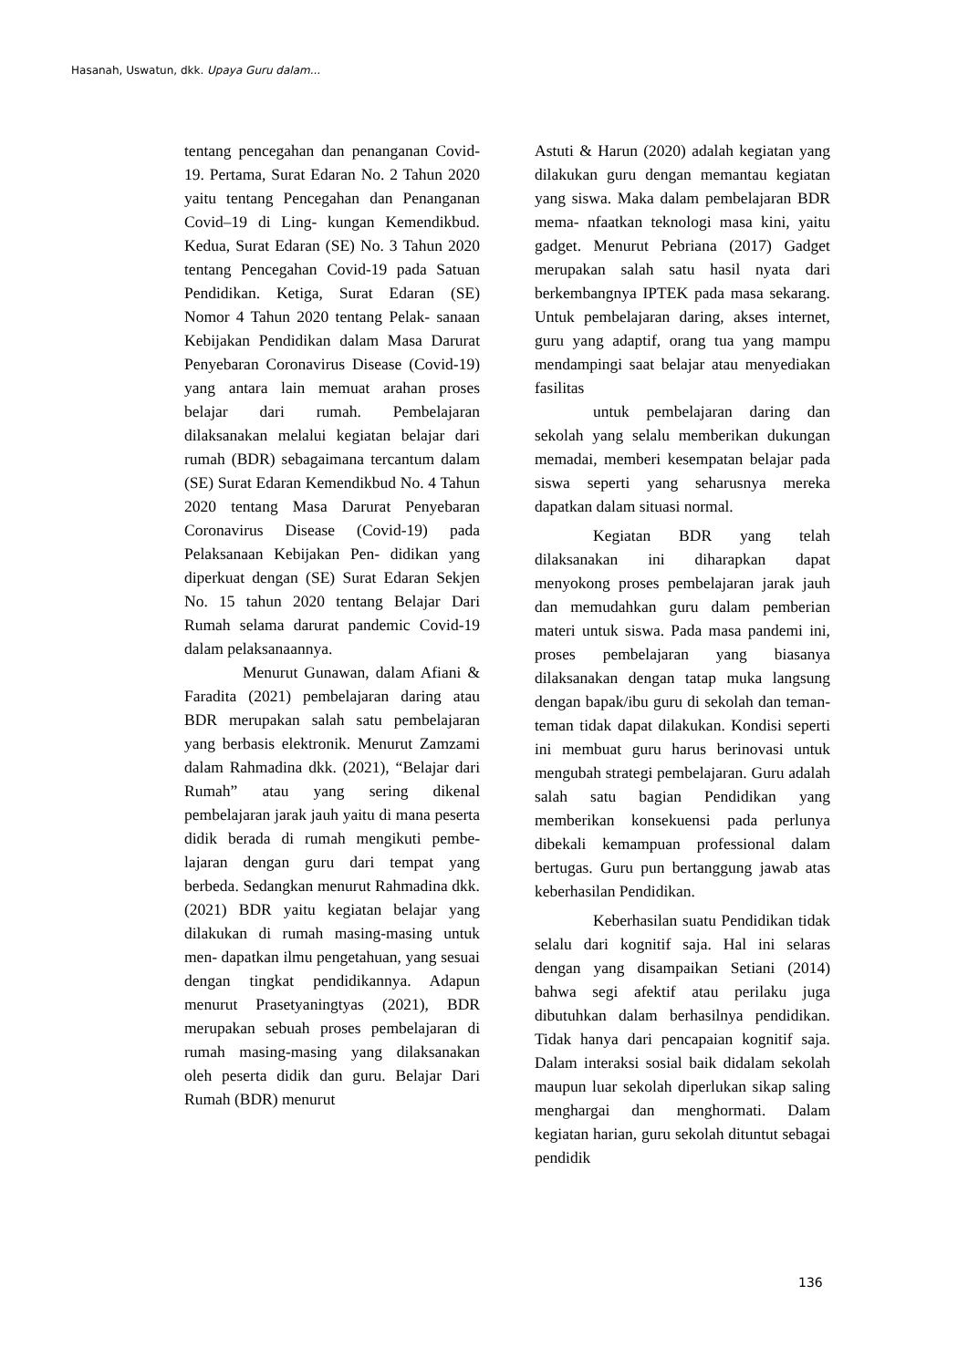Hasanah, Uswatun, dkk. Upaya Guru dalam...
tentang pencegahan dan penanganan Covid-19. Pertama, Surat Edaran No. 2 Tahun 2020 yaitu tentang Pencegahan dan Penanganan Covid–19 di Ling- kungan Kemendikbud. Kedua, Surat Edaran (SE) No. 3 Tahun 2020 tentang Pencegahan Covid-19 pada Satuan Pendidikan. Ketiga, Surat Edaran (SE) Nomor 4 Tahun 2020 tentang Pelak- sanaan Kebijakan Pendidikan dalam Masa Darurat Penyebaran Coronavirus Disease (Covid-19) yang antara lain memuat arahan proses belajar dari rumah. Pembelajaran dilaksanakan melalui kegiatan belajar dari rumah (BDR) sebagaimana tercantum dalam (SE) Surat Edaran Kemendikbud No. 4 Tahun 2020 tentang Masa Darurat Penyebaran Coronavirus Disease (Covid-19) pada Pelaksanaan Kebijakan Pen- didikan yang diperkuat dengan (SE) Surat Edaran Sekjen No. 15 tahun 2020 tentang Belajar Dari Rumah selama darurat pandemic Covid-19 dalam pelaksanaannya.
Menurut Gunawan, dalam Afiani & Faradita (2021) pembelajaran daring atau BDR merupakan salah satu pembelajaran yang berbasis elektronik. Menurut Zamzami dalam Rahmadina dkk. (2021), “Belajar dari Rumah” atau yang sering dikenal pembelajaran jarak jauh yaitu di mana peserta didik berada di rumah mengikuti pembe- lajaran dengan guru dari tempat yang berbeda. Sedangkan menurut Rahmadina dkk. (2021) BDR yaitu kegiatan belajar yang dilakukan di rumah masing-masing untuk men- dapatkan ilmu pengetahuan, yang sesuai dengan tingkat pendidikannya. Adapun menurut Prasetyaningtyas (2021), BDR merupakan sebuah proses pembelajaran di rumah masing-masing yang dilaksanakan oleh peserta didik dan guru. Belajar Dari Rumah (BDR) menurut
Astuti & Harun (2020) adalah kegiatan yang dilakukan guru dengan memantau kegiatan yang siswa. Maka dalam pembelajaran BDR mema- nfaatkan teknologi masa kini, yaitu gadget. Menurut Pebriana (2017) Gadget merupakan salah satu hasil nyata dari berkembangnya IPTEK pada masa sekarang. Untuk pembelajaran daring, akses internet, guru yang adaptif, orang tua yang mampu mendampingi saat belajar atau menyediakan fasilitas
untuk pembelajaran daring dan sekolah yang selalu memberikan dukungan memadai, memberi kesempatan belajar pada siswa seperti yang seharusnya mereka dapatkan dalam situasi normal.
Kegiatan BDR yang telah dilaksanakan ini diharapkan dapat menyokong proses pembelajaran jarak jauh dan memudahkan guru dalam pemberian materi untuk siswa. Pada masa pandemi ini, proses pembelajaran yang biasanya dilaksanakan dengan tatap muka langsung dengan bapak/ibu guru di sekolah dan teman-teman tidak dapat dilakukan. Kondisi seperti ini membuat guru harus berinovasi untuk mengubah strategi pembelajaran. Guru adalah salah satu bagian Pendidikan yang memberikan konsekuensi pada perlunya dibekali kemampuan professional dalam bertugas. Guru pun bertanggung jawab atas keberhasilan Pendidikan.
Keberhasilan suatu Pendidikan tidak selalu dari kognitif saja. Hal ini selaras dengan yang disampaikan Setiani (2014) bahwa segi afektif atau perilaku juga dibutuhkan dalam berhasilnya pendidikan. Tidak hanya dari pencapaian kognitif saja. Dalam interaksi sosial baik didalam sekolah maupun luar sekolah diperlukan sikap saling menghargai dan menghormati. Dalam kegiatan harian, guru sekolah dituntut sebagai pendidik
136